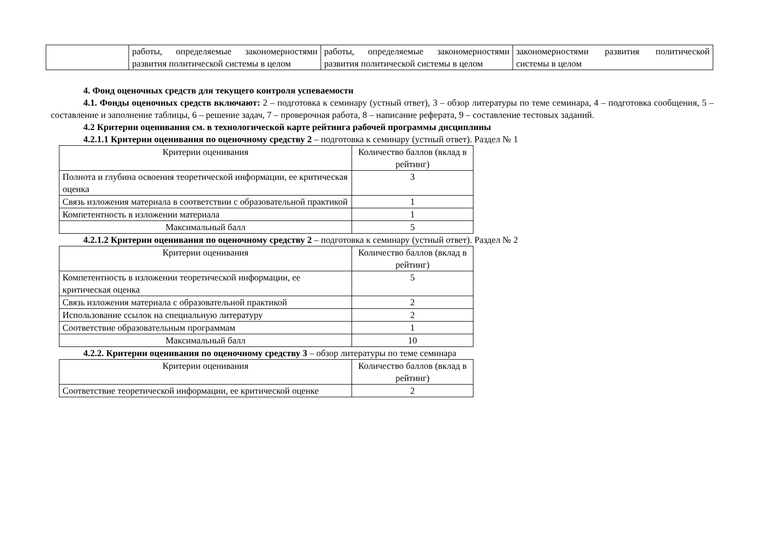| | работы, определяемые закономерностями развития политической системы в целом | работы, определяемые закономерностями развития политической системы в целом | закономерностями развития политической системы в целом |
4. Фонд оценочных средств для текущего контроля успеваемости
4.1. Фонды оценочных средств включают: 2 – подготовка к семинару (устный ответ), 3 – обзор литературы по теме семинара, 4 – подготовка сообщения, 5 – составление и заполнение таблицы, 6 – решение задач, 7 – проверочная работа, 8 – написание реферата, 9 – составление тестовых заданий.
4.2 Критерии оценивания см. в технологической карте рейтинга рабочей программы дисциплины
4.2.1.1 Критерии оценивания по оценочному средству 2 – подготовка к семинару (устный ответ). Раздел № 1
| Критерии оценивания | Количество баллов (вклад в рейтинг) |
| --- | --- |
| Полнота и глубина освоения теоретической информации, ее критическая оценка | 3 |
| Связь изложения материала в соответствии с образовательной практикой | 1 |
| Компетентность в изложении материала | 1 |
| Максимальный балл | 5 |
4.2.1.2 Критерии оценивания по оценочному средству 2 – подготовка к семинару (устный ответ). Раздел № 2
| Критерии оценивания | Количество баллов (вклад в рейтинг) |
| --- | --- |
| Компетентность в изложении теоретической информации, ее критическая оценка | 5 |
| Связь изложения материала с образовательной практикой | 2 |
| Использование ссылок на специальную литературу | 2 |
| Соответствие образовательным программам | 1 |
| Максимальный балл | 10 |
4.2.2. Критерии оценивания по оценочному средству 3 – обзор литературы по теме семинара
| Критерии оценивания | Количество баллов (вклад в рейтинг) |
| --- | --- |
| Соответствие теоретической информации, ее критической оценке | 2 |